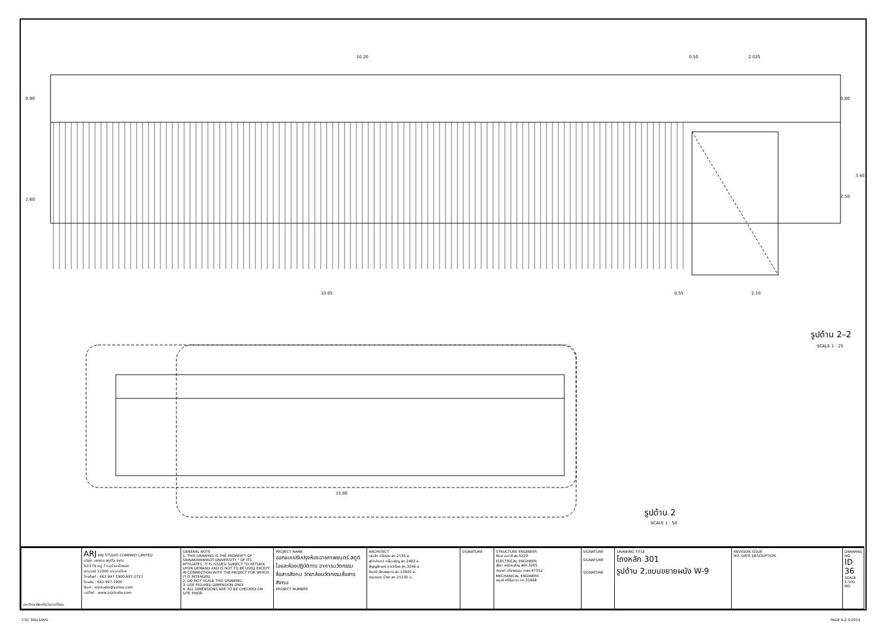10.20
0.50
2.025
0.80
2.60
0.80
3.40
2.50
10.05
0.55
2.10
15.00
รูปด้าน 2–2
SCALE 1 : 25
รูปด้าน 2
SCALE 1 : 50
| มหาวิทยาลัยศรีนวินทรวิโรฒ | ARJ ARJ STUDIO COMPANY LIMITED บริษัท เออาร์เจ สตูดิโอ จำกัด 52/179 หมู่ 7 หมู่บ้านเมืองเอก ปทุมธานี 12000 ประเทศไทย โทรศัพท์ : 662 997-1900,997-2727 โทรสาร : 662 997-1900 อีเมล์ : arjstudio@yahoo.com เวปไซต์ : www.arjstudio.com | GENERAL NOTE 1. THIS DRAWING IS THE PROPERTY OF " SRINAKRINWIROT-UNIVERSITY " OF ITS AFFILIATES. IT IS ISSUED SUBJECT TO RETURN UPON DEMAND AND IS NOT TO BE USED EXCEPT IN CONNECTION WITH THE PROJECT FOR WHICH IT IS INTENDED. 2. DO NOT SCALE THIS DRAWING. 3. USE FIGURED DIMENSION ONLY. 4. ALL DIMENSIONS ARE TO BE CHECKED ON SITE PRIOR | PROJECT NAME ออกแบบปรับปรุงห้องฉายภาพยนตร์ สตูดิโอและห้องปฏิบัติการ อาคารนวัตกรรมสื่อสารสังคม วิทยาลัยนวัตกรรมสื่อสารสังคม PROJECT NUMBER | ARCHITECT เจนจัด ศรีอรุณ สถ.2155 ส. สุภัคคินทร์ หลิ่มเจริญ สถ.2483 ส. สัญญลักษณ์ ดาราเรือง สถ.3046 ส. ธีรวุฒิ เล็กชลยุทธ สถ.13920 ภ. จารุวรรณ น้ำพา สถ.21130 ภ. | SIGNATURE | STRUCTURE ENGINEER พิมล นนทลี สย.5229 ELECTRICAL ENGINEER สุริยะ พานิชเจริญ สฟก.3265 จำนงค์ เที่ยงธรรม ภฟก.47352 MECHANICAL ENGINEER พฤฒิ ศรีจันทรา ภก.31968 | SIGNATURE SIGNATURE SIGNATURE | DRAWING TITLE โถงหลัก 301 รูปด้าน 2,แบบขยายผนัง W-9 | REVISION ISSUE NO. DATE DESCRIPTION | DRAWING NO. ID 36 SCALE 1:100 NO. |
CSC 3RD.DWG PAGE A-2 V.2014